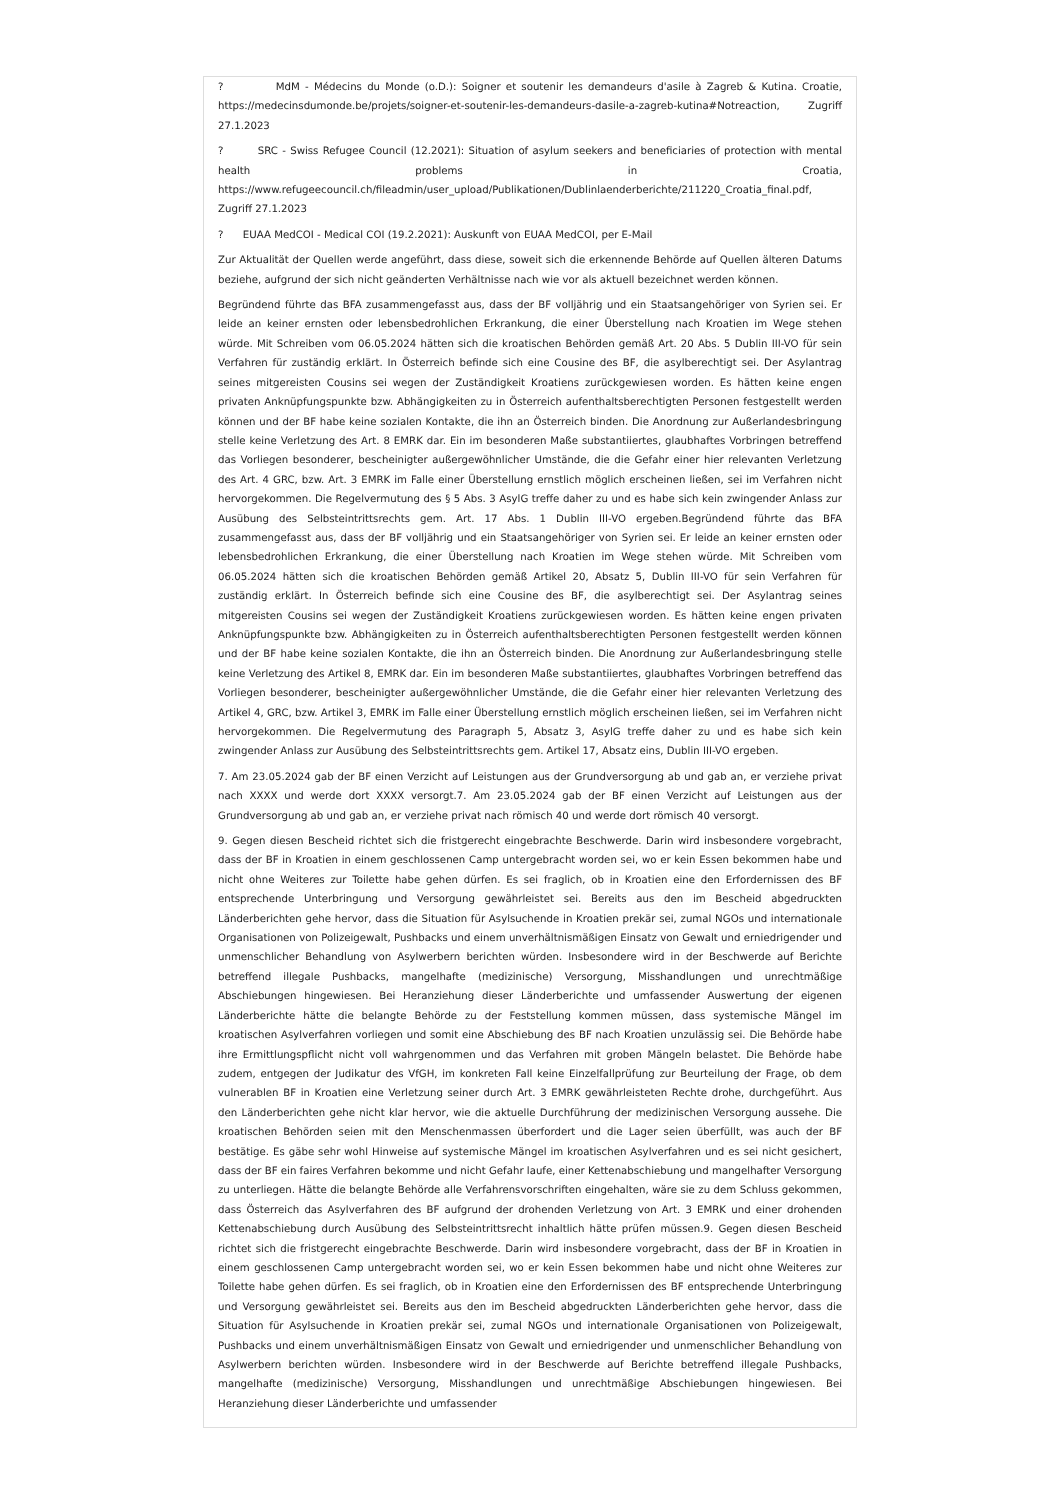? MdM - Médecins du Monde (o.D.): Soigner et soutenir les demandeurs d'asile à Zagreb & Kutina. Croatie, https://medecinsdumonde.be/projets/soigner-et-soutenir-les-demandeurs-dasile-a-zagreb-kutina#Notreaction, Zugriff 27.1.2023
? SRC - Swiss Refugee Council (12.2021): Situation of asylum seekers and beneficiaries of protection with mental health problems in Croatia, https://www.refugeecouncil.ch/fileadmin/user_upload/Publikationen/Dublinlaenderberichte/211220_Croatia_final.pdf, Zugriff 27.1.2023
? EUAA MedCOI - Medical COI (19.2.2021): Auskunft von EUAA MedCOI, per E-Mail
Zur Aktualität der Quellen werde angeführt, dass diese, soweit sich die erkennende Behörde auf Quellen älteren Datums beziehe, aufgrund der sich nicht geänderten Verhältnisse nach wie vor als aktuell bezeichnet werden können.
Begründend führte das BFA zusammengefasst aus, dass der BF volljährig und ein Staatsangehöriger von Syrien sei. Er leide an keiner ernsten oder lebensbedrohlichen Erkrankung, die einer Überstellung nach Kroatien im Wege stehen würde. Mit Schreiben vom 06.05.2024 hätten sich die kroatischen Behörden gemäß Art. 20 Abs. 5 Dublin III-VO für sein Verfahren für zuständig erklärt. In Österreich befinde sich eine Cousine des BF, die asylberechtigt sei. Der Asylantrag seines mitgereisten Cousins sei wegen der Zuständigkeit Kroatiens zurückgewiesen worden. Es hätten keine engen privaten Anknüpfungspunkte bzw. Abhängigkeiten zu in Österreich aufenthaltsberechtigten Personen festgestellt werden können und der BF habe keine sozialen Kontakte, die ihn an Österreich binden. Die Anordnung zur Außerlandesbringung stelle keine Verletzung des Art. 8 EMRK dar. Ein im besonderen Maße substantiiertes, glaubhaftes Vorbringen betreffend das Vorliegen besonderer, bescheinigter außergewöhnlicher Umstände, die die Gefahr einer hier relevanten Verletzung des Art. 4 GRC, bzw. Art. 3 EMRK im Falle einer Überstellung ernstlich möglich erscheinen ließen, sei im Verfahren nicht hervorgekommen. Die Regelvermutung des § 5 Abs. 3 AsylG treffe daher zu und es habe sich kein zwingender Anlass zur Ausübung des Selbsteintrittsrechts gem. Art. 17 Abs. 1 Dublin III-VO ergeben.Begründend führte das BFA zusammengefasst aus, dass der BF volljährig und ein Staatsangehöriger von Syrien sei. Er leide an keiner ernsten oder lebensbedrohlichen Erkrankung, die einer Überstellung nach Kroatien im Wege stehen würde. Mit Schreiben vom 06.05.2024 hätten sich die kroatischen Behörden gemäß Artikel 20, Absatz 5, Dublin III-VO für sein Verfahren für zuständig erklärt. In Österreich befinde sich eine Cousine des BF, die asylberechtigt sei. Der Asylantrag seines mitgereisten Cousins sei wegen der Zuständigkeit Kroatiens zurückgewiesen worden. Es hätten keine engen privaten Anknüpfungspunkte bzw. Abhängigkeiten zu in Österreich aufenthaltsberechtigten Personen festgestellt werden können und der BF habe keine sozialen Kontakte, die ihn an Österreich binden. Die Anordnung zur Außerlandesbringung stelle keine Verletzung des Artikel 8, EMRK dar. Ein im besonderen Maße substantiiertes, glaubhaftes Vorbringen betreffend das Vorliegen besonderer, bescheinigter außergewöhnlicher Umstände, die die Gefahr einer hier relevanten Verletzung des Artikel 4, GRC, bzw. Artikel 3, EMRK im Falle einer Überstellung ernstlich möglich erscheinen ließen, sei im Verfahren nicht hervorgekommen. Die Regelvermutung des Paragraph 5, Absatz 3, AsylG treffe daher zu und es habe sich kein zwingender Anlass zur Ausübung des Selbsteintrittsrechts gem. Artikel 17, Absatz eins, Dublin III-VO ergeben.
7. Am 23.05.2024 gab der BF einen Verzicht auf Leistungen aus der Grundversorgung ab und gab an, er verziehe privat nach XXXX und werde dort XXXX versorgt.7. Am 23.05.2024 gab der BF einen Verzicht auf Leistungen aus der Grundversorgung ab und gab an, er verziehe privat nach römisch 40 und werde dort römisch 40 versorgt.
9. Gegen diesen Bescheid richtet sich die fristgerecht eingebrachte Beschwerde. Darin wird insbesondere vorgebracht, dass der BF in Kroatien in einem geschlossenen Camp untergebracht worden sei, wo er kein Essen bekommen habe und nicht ohne Weiteres zur Toilette habe gehen dürfen. Es sei fraglich, ob in Kroatien eine den Erfordernissen des BF entsprechende Unterbringung und Versorgung gewährleistet sei. Bereits aus den im Bescheid abgedruckten Länderberichten gehe hervor, dass die Situation für Asylsuchende in Kroatien prekär sei, zumal NGOs und internationale Organisationen von Polizeigewalt, Pushbacks und einem unverhältnismäßigen Einsatz von Gewalt und erniedrigender und unmenschlicher Behandlung von Asylwerbern berichten würden. Insbesondere wird in der Beschwerde auf Berichte betreffend illegale Pushbacks, mangelhafte (medizinische) Versorgung, Misshandlungen und unrechtmäßige Abschiebungen hingewiesen. Bei Heranziehung dieser Länderberichte und umfassender Auswertung der eigenen Länderberichte hätte die belangte Behörde zu der Feststellung kommen müssen, dass systemische Mängel im kroatischen Asylverfahren vorliegen und somit eine Abschiebung des BF nach Kroatien unzulässig sei. Die Behörde habe ihre Ermittlungspflicht nicht voll wahrgenommen und das Verfahren mit groben Mängeln belastet. Die Behörde habe zudem, entgegen der Judikatur des VfGH, im konkreten Fall keine Einzelfallprüfung zur Beurteilung der Frage, ob dem vulnerablen BF in Kroatien eine Verletzung seiner durch Art. 3 EMRK gewährleisteten Rechte drohe, durchgeführt. Aus den Länderberichten gehe nicht klar hervor, wie die aktuelle Durchführung der medizinischen Versorgung aussehe. Die kroatischen Behörden seien mit den Menschenmassen überfordert und die Lager seien überfüllt, was auch der BF bestätige. Es gäbe sehr wohl Hinweise auf systemische Mängel im kroatischen Asylverfahren und es sei nicht gesichert, dass der BF ein faires Verfahren bekomme und nicht Gefahr laufe, einer Kettenabschiebung und mangelhafter Versorgung zu unterliegen. Hätte die belangte Behörde alle Verfahrensvorschriften eingehalten, wäre sie zu dem Schluss gekommen, dass Österreich das Asylverfahren des BF aufgrund der drohenden Verletzung von Art. 3 EMRK und einer drohenden Kettenabschiebung durch Ausübung des Selbsteintrittsrecht inhaltlich hätte prüfen müssen.9. Gegen diesen Bescheid richtet sich die fristgerecht eingebrachte Beschwerde. Darin wird insbesondere vorgebracht, dass der BF in Kroatien in einem geschlossenen Camp untergebracht worden sei, wo er kein Essen bekommen habe und nicht ohne Weiteres zur Toilette habe gehen dürfen. Es sei fraglich, ob in Kroatien eine den Erfordernissen des BF entsprechende Unterbringung und Versorgung gewährleistet sei. Bereits aus den im Bescheid abgedruckten Länderberichten gehe hervor, dass die Situation für Asylsuchende in Kroatien prekär sei, zumal NGOs und internationale Organisationen von Polizeigewalt, Pushbacks und einem unverhältnismäßigen Einsatz von Gewalt und erniedrigender und unmenschlicher Behandlung von Asylwerbern berichten würden. Insbesondere wird in der Beschwerde auf Berichte betreffend illegale Pushbacks, mangelhafte (medizinische) Versorgung, Misshandlungen und unrechtmäßige Abschiebungen hingewiesen. Bei Heranziehung dieser Länderberichte und umfassender